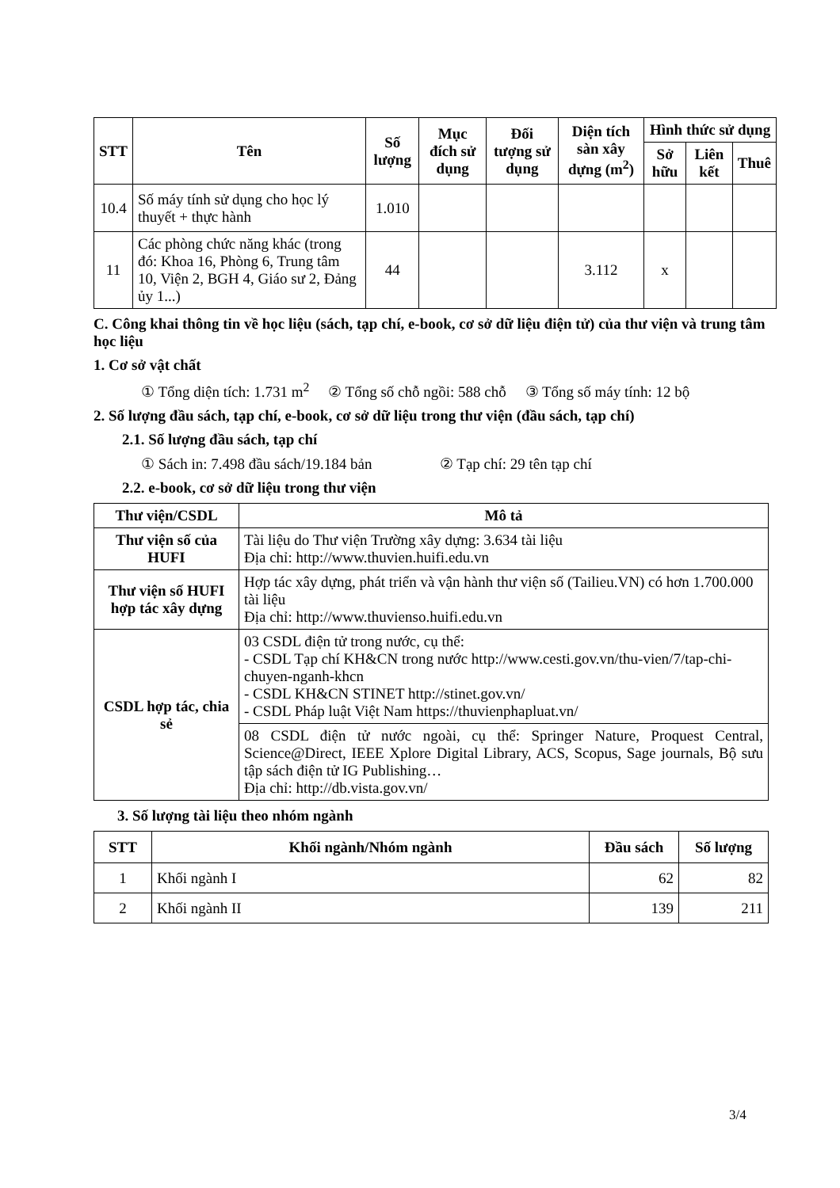| STT | Tên | Số lượng | Mục đích sử dụng | Đối tượng sử dụng | Diện tích sàn xây dựng (m<sup>2</sup>) | Hình thức sử dụng | | |
| --- | --- | --- | --- | --- | --- | --- | --- | --- |
| | | | | | | Sở hữu | Liên kết | Thuê |
| 10.4 | Số máy tính sử dụng cho học lý thuyết + thực hành | 1.010 | | | | | | |
| 11 | Các phòng chức năng khác (trong đó: Khoa 16, Phòng 6, Trung tâm 10, Viện 2, BGH 4, Giáo sư 2, Đảng ủy 1...) | 44 | | | 3.112 | x | | |
C. Công khai thông tin về học liệu (sách, tạp chí, e-book, cơ sở dữ liệu điện tử) của thư viện và trung tâm học liệu
1. Cơ sở vật chất
① Tổng diện tích: 1.731 m<sup>2</sup> ② Tổng số chỗ ngồi: 588 chỗ ③ Tổng số máy tính: 12 bộ
2. Số lượng đầu sách, tạp chí, e-book, cơ sở dữ liệu trong thư viện (đầu sách, tạp chí)
2.1. Số lượng đầu sách, tạp chí
① Sách in: 7.498 đầu sách/19.184 bản ② Tạp chí: 29 tên tạp chí
2.2. e-book, cơ sở dữ liệu trong thư viện
| Thư viện/CSDL | Mô tả |
| --- | --- |
| Thư viện số của HUFI | Tài liệu do Thư viện Trường xây dựng: 3.634 tài liệu Địa chỉ: http://www.thuvien.huifi.edu.vn |
| Thư viện số HUFI hợp tác xây dựng | Hợp tác xây dựng, phát triển và vận hành thư viện số (Tailieu.VN) có hơn 1.700.000 tài liệu Địa chỉ: http://www.thuvienso.huifi.edu.vn |
| CSDL hợp tác, chia sẻ | 03 CSDL điện tử trong nước, cụ thể: - CSDL Tạp chí KH&CN trong nước http://www.cesti.gov.vn/thu-vien/7/tap-chi-chuyen-nganh-khcn - CSDL KH&CN STINET http://stinet.gov.vn/ - CSDL Pháp luật Việt Nam https://thuvienphapluat.vn/ |
| | 08 CSDL điện tử nước ngoài, cụ thể: Springer Nature, Proquest Central, Science@Direct, IEEE Xplore Digital Library, ACS, Scopus, Sage journals, Bộ sưu tập sách điện tử IG Publishing… Địa chỉ: http://db.vista.gov.vn/ |
3. Số lượng tài liệu theo nhóm ngành
| STT | Khối ngành/Nhóm ngành | Đầu sách | Số lượng |
| --- | --- | --- | --- |
| 1 | Khối ngành I | 62 | 82 |
| 2 | Khối ngành II | 139 | 211 |
3/4